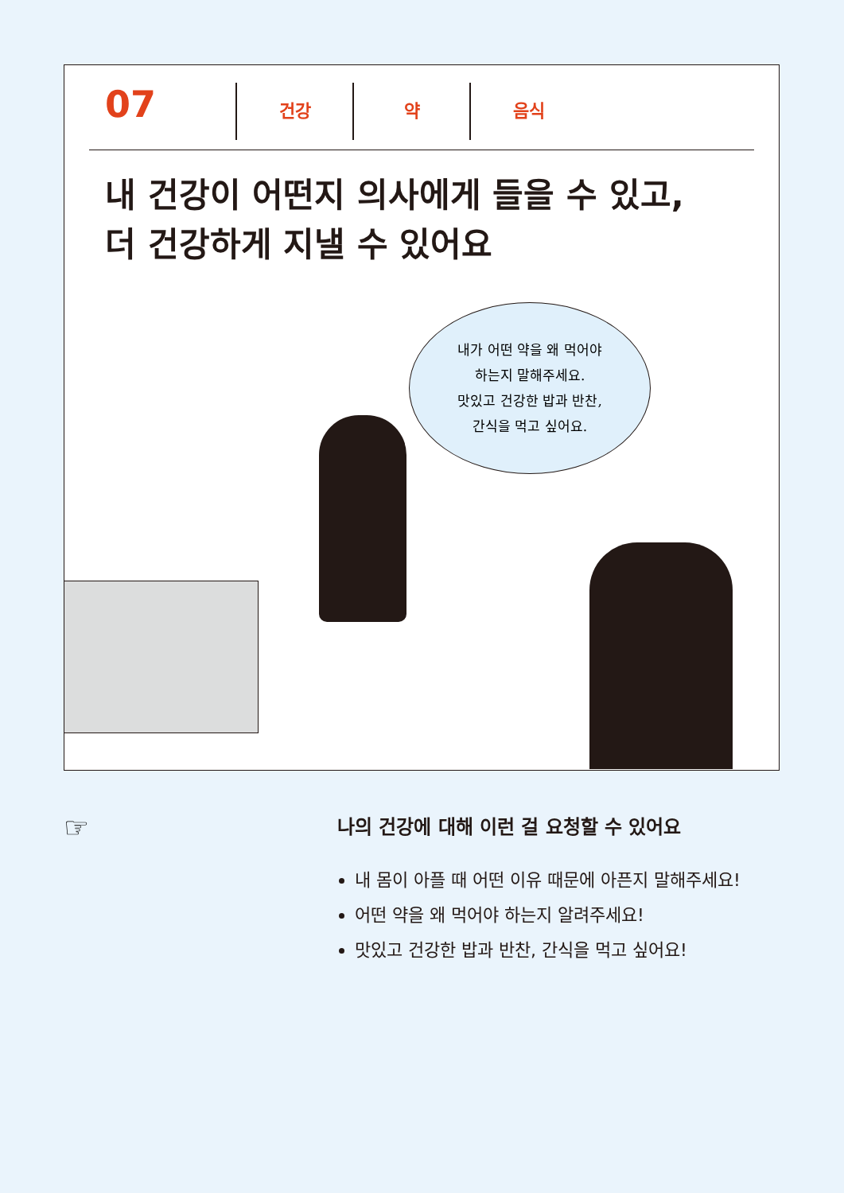07
건강 약 음식
내 건강이 어떤지 의사에게 들을 수 있고,
더 건강하게 지낼 수 있어요
내가 어떤 약을 왜 먹어야
하는지 말해주세요.
맛있고 건강한 밥과 반찬,
간식을 먹고 싶어요.
☞
나의 건강에 대해 이런 걸 요청할 수 있어요
내 몸이 아플 때 어떤 이유 때문에 아픈지 말해주세요!
어떤 약을 왜 먹어야 하는지 알려주세요!
맛있고 건강한 밥과 반찬, 간식을 먹고 싶어요!